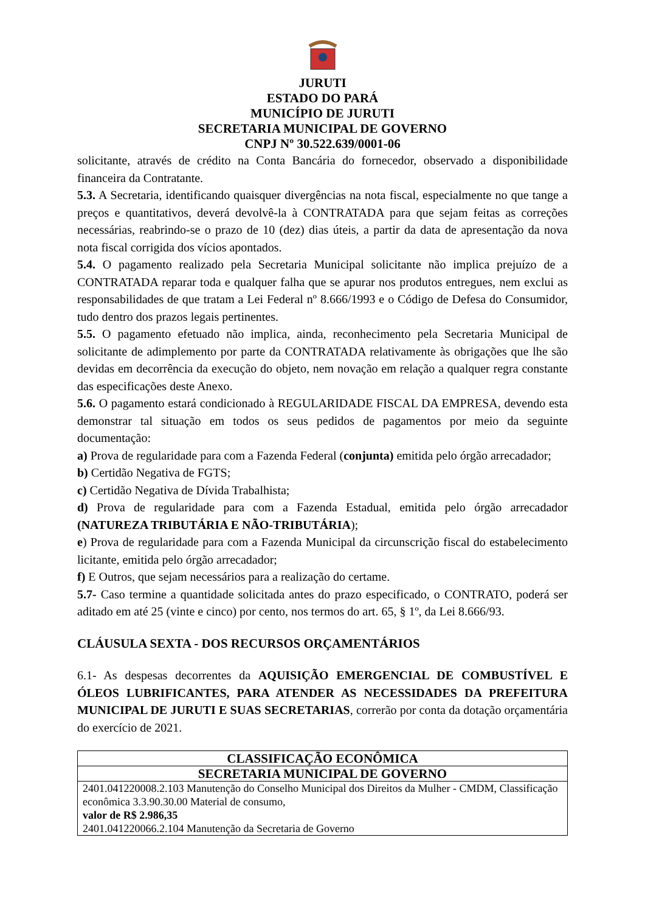JURUTI
ESTADO DO PARÁ
MUNICÍPIO DE JURUTI
SECRETARIA MUNICIPAL DE GOVERNO
CNPJ Nº 30.522.639/0001-06
solicitante, através de crédito na Conta Bancária do fornecedor, observado a disponibilidade financeira da Contratante.
5.3. A Secretaria, identificando quaisquer divergências na nota fiscal, especialmente no que tange a preços e quantitativos, deverá devolvê-la à CONTRATADA para que sejam feitas as correções necessárias, reabrindo-se o prazo de 10 (dez) dias úteis, a partir da data de apresentação da nova nota fiscal corrigida dos vícios apontados.
5.4. O pagamento realizado pela Secretaria Municipal solicitante não implica prejuízo de a CONTRATADA reparar toda e qualquer falha que se apurar nos produtos entregues, nem exclui as responsabilidades de que tratam a Lei Federal nº 8.666/1993 e o Código de Defesa do Consumidor, tudo dentro dos prazos legais pertinentes.
5.5. O pagamento efetuado não implica, ainda, reconhecimento pela Secretaria Municipal de solicitante de adimplemento por parte da CONTRATADA relativamente às obrigações que lhe são devidas em decorrência da execução do objeto, nem novação em relação a qualquer regra constante das especificações deste Anexo.
5.6. O pagamento estará condicionado à REGULARIDADE FISCAL DA EMPRESA, devendo esta demonstrar tal situação em todos os seus pedidos de pagamentos por meio da seguinte documentação:
a) Prova de regularidade para com a Fazenda Federal (conjunta) emitida pelo órgão arrecadador;
b) Certidão Negativa de FGTS;
c) Certidão Negativa de Dívida Trabalhista;
d) Prova de regularidade para com a Fazenda Estadual, emitida pelo órgão arrecadador (NATUREZA TRIBUTÁRIA E NÃO-TRIBUTÁRIA);
e) Prova de regularidade para com a Fazenda Municipal da circunscrição fiscal do estabelecimento licitante, emitida pelo órgão arrecadador;
f) E Outros, que sejam necessários para a realização do certame.
5.7- Caso termine a quantidade solicitada antes do prazo especificado, o CONTRATO, poderá ser aditado em até 25 (vinte e cinco) por cento, nos termos do art. 65, § 1º, da Lei 8.666/93.
CLÁUSULA SEXTA - DOS RECURSOS ORÇAMENTÁRIOS
6.1- As despesas decorrentes da AQUISIÇÃO EMERGENCIAL DE COMBUSTÍVEL E ÓLEOS LUBRIFICANTES, PARA ATENDER AS NECESSIDADES DA PREFEITURA MUNICIPAL DE JURUTI E SUAS SECRETARIAS, correrão por conta da dotação orçamentária do exercício de 2021.
| CLASSIFICAÇÃO ECONÔMICA |
| --- |
| SECRETARIA MUNICIPAL DE GOVERNO |
| 2401.041220008.2.103 Manutenção do Conselho Municipal dos Direitos da Mulher - CMDM, Classificação econômica 3.3.90.30.00 Material de consumo, valor de R$ 2.986,35 2401.041220066.2.104 Manutenção da Secretaria de Governo |